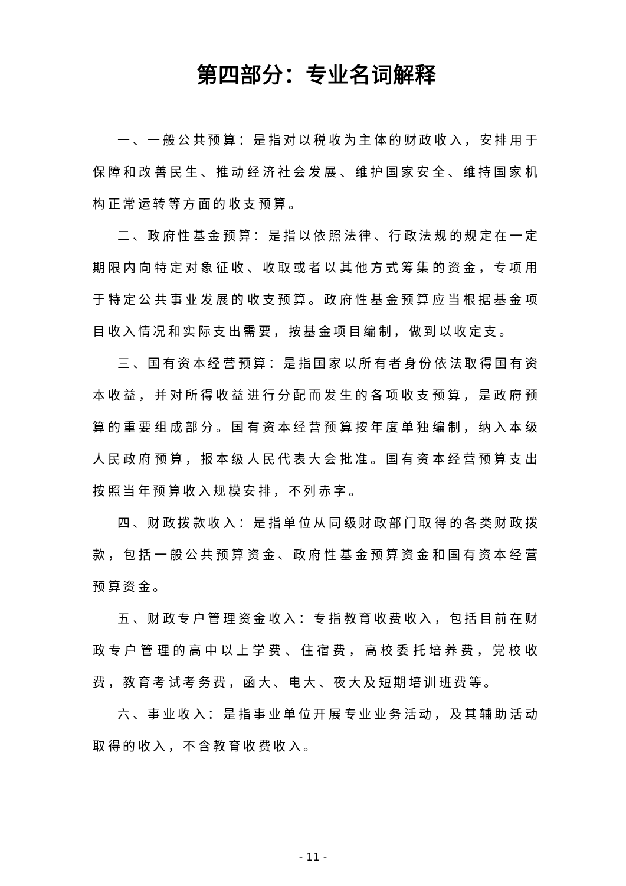第四部分：专业名词解释
一、一般公共预算：是指对以税收为主体的财政收入，安排用于保障和改善民生、推动经济社会发展、维护国家安全、维持国家机构正常运转等方面的收支预算。
二、政府性基金预算：是指以依照法律、行政法规的规定在一定期限内向特定对象征收、收取或者以其他方式筹集的资金，专项用于特定公共事业发展的收支预算。政府性基金预算应当根据基金项目收入情况和实际支出需要，按基金项目编制，做到以收定支。
三、国有资本经营预算：是指国家以所有者身份依法取得国有资本收益，并对所得收益进行分配而发生的各项收支预算，是政府预算的重要组成部分。国有资本经营预算按年度单独编制，纳入本级人民政府预算，报本级人民代表大会批准。国有资本经营预算支出按照当年预算收入规模安排，不列赤字。
四、财政拨款收入：是指单位从同级财政部门取得的各类财政拨款，包括一般公共预算资金、政府性基金预算资金和国有资本经营预算资金。
五、财政专户管理资金收入：专指教育收费收入，包括目前在财政专户管理的高中以上学费、住宿费，高校委托培养费，党校收费，教育考试考务费，函大、电大、夜大及短期培训班费等。
六、事业收入：是指事业单位开展专业业务活动，及其辅助活动取得的收入，不含教育收费收入。
- 11 -